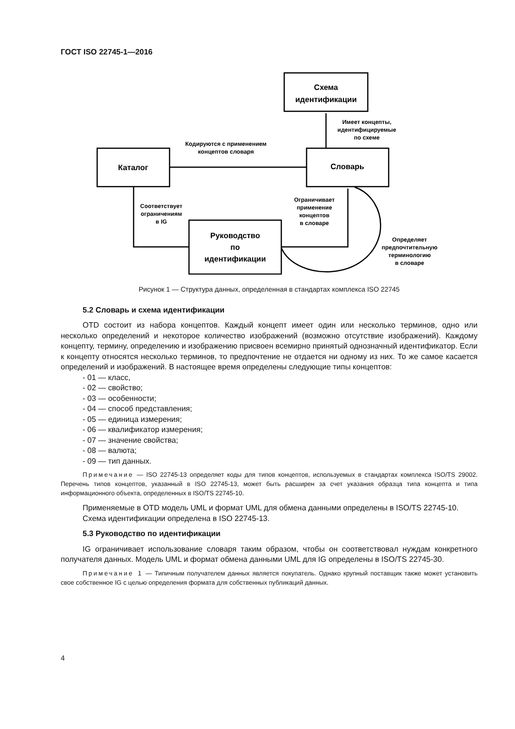ГОСТ ISO 22745-1—2016
Схема
идентификации
Каталог
Словарь
Руководство
по
идентификации
Имеет концепты,
идентифицируемые
по схеме
Кодируются с применением
концептов словаря
Соответствует
ограничениям
в IG
Ограничивает
применение
концептов
в словаре
Определяет
предпочтительную
терминологию
в словаре
Рисунок 1 — Структура данных, определенная в стандартах комплекса ISO 22745
5.2 Словарь и схема идентификации
OTD состоит из набора концептов. Каждый концепт имеет один или несколько терминов, одно или несколько определений и некоторое количество изображений (возможно отсутствие изображений). Каждому концепту, термину, определению и изображению присвоен всемирно принятый однозначный идентификатор. Если к концепту относятся несколько терминов, то предпочтение не отдается ни одному из них. То же самое касается определений и изображений. В настоящее время определены следующие типы концептов:
- 01 — класс,
- 02 — свойство;
- 03 — особенности;
- 04 — способ представления;
- 05 — единица измерения;
- 06 — квалификатор измерения;
- 07 — значение свойства;
- 08 — валюта;
- 09 — тип данных.
Примечание — ISO 22745-13 определяет коды для типов концептов, используемых в стандартах комплекса ISO/TS 29002. Перечень типов концептов, указанный в ISO 22745-13, может быть расширен за счет указания образца типа концепта и типа информационного объекта, определенных в ISO/TS 22745-10.
Применяемые в OTD модель UML и формат UML для обмена данными определены в ISO/TS 22745-10.
Схема идентификации определена в ISO 22745-13.
5.3 Руководство по идентификации
IG ограничивает использование словаря таким образом, чтобы он соответствовал нуждам конкретного получателя данных. Модель UML и формат обмена данными UML для IG определены в ISO/TS 22745-30.
Примечание 1 — Типичным получателем данных является покупатель. Однако крупный поставщик также может установить свое собственное IG с целью определения формата для собственных публикаций данных.
4